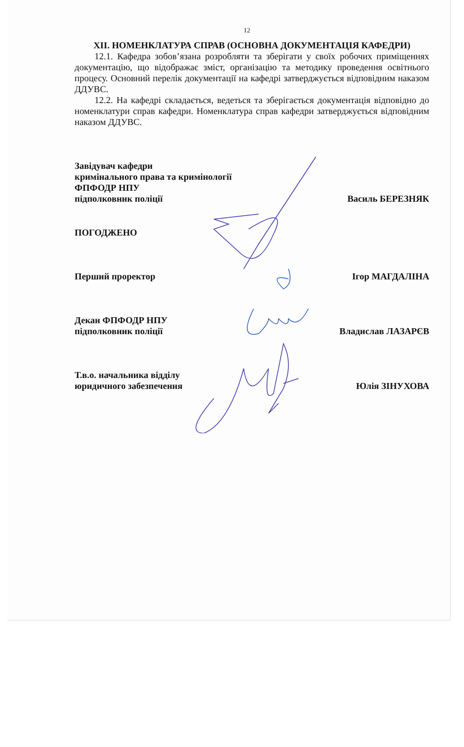12
XII. НОМЕНКЛАТУРА СПРАВ (ОСНОВНА ДОКУМЕНТАЦІЯ КАФЕДРИ)
12.1. Кафедра зобов’язана розробляти та зберігати у своїх робочих приміщеннях документацію, що відображає зміст, організацію та методику проведення освітнього процесу. Основний перелік документації на кафедрі затверджується відповідним наказом ДДУВС.
12.2. На кафедрі складається, ведеться та зберігається документація відповідно до номенклатури справ кафедри. Номенклатура справ кафедри затверджується відповідним наказом ДДУВС.
Завідувач кафедри
кримінального права та кримінології
ФПФОДР НПУ
підполковник поліції
Василь БЕРЕЗНЯК
ПОГОДЖЕНО
Перший проректор
Ігор МАГДАЛІНА
Декан ФПФОДР НПУ
підполковник поліції
Владислав ЛАЗАРЄВ
Т.в.о. начальника відділу
юридичного забезпечення
Юлія ЗІНУХОВА